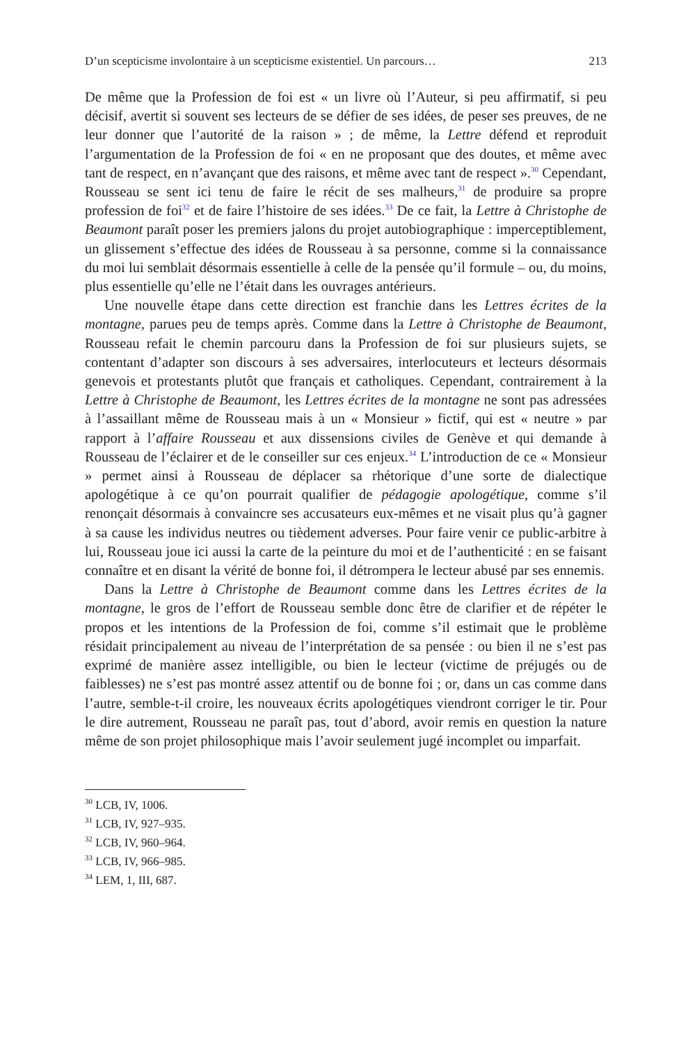D’un scepticisme involontaire à un scepticisme existentiel. Un parcours… 213
De même que la Profession de foi est « un livre où l’Auteur, si peu affirmatif, si peu décisif, avertit si souvent ses lecteurs de se défier de ses idées, de peser ses preuves, de ne leur donner que l’autorité de la raison » ; de même, la Lettre défend et reproduit l’argumentation de la Profession de foi « en ne proposant que des doutes, et même avec tant de respect, en n’avançant que des raisons, et même avec tant de respect ».<sup>30</sup> Cependant, Rousseau se sent ici tenu de faire le récit de ses malheurs,<sup>31</sup> de produire sa propre profession de foi<sup>32</sup> et de faire l’histoire de ses idées.<sup>33</sup> De ce fait, la Lettre à Christophe de Beaumont paraît poser les premiers jalons du projet autobiographique : imperceptiblement, un glissement s’effectue des idées de Rousseau à sa personne, comme si la connaissance du moi lui semblait désormais essentielle à celle de la pensée qu’il formule – ou, du moins, plus essentielle qu’elle ne l’était dans les ouvrages antérieurs.
Une nouvelle étape dans cette direction est franchie dans les Lettres écrites de la montagne, parues peu de temps après. Comme dans la Lettre à Christophe de Beaumont, Rousseau refait le chemin parcouru dans la Profession de foi sur plusieurs sujets, se contentant d’adapter son discours à ses adversaires, interlocuteurs et lecteurs désormais genevois et protestants plutôt que français et catholiques. Cependant, contrairement à la Lettre à Christophe de Beaumont, les Lettres écrites de la montagne ne sont pas adressées à l’assaillant même de Rousseau mais à un « Monsieur » fictif, qui est « neutre » par rapport à l’affaire Rousseau et aux dissensions civiles de Genève et qui demande à Rousseau de l’éclairer et de le conseiller sur ces enjeux.<sup>34</sup> L’introduction de ce « Monsieur » permet ainsi à Rousseau de déplacer sa rhétorique d’une sorte de dialectique apologétique à ce qu’on pourrait qualifier de pédagogie apologétique, comme s’il renonçait désormais à convaincre ses accusateurs eux-mêmes et ne visait plus qu’à gagner à sa cause les individus neutres ou tièdement adverses. Pour faire venir ce public-arbitre à lui, Rousseau joue ici aussi la carte de la peinture du moi et de l’authenticité : en se faisant connaître et en disant la vérité de bonne foi, il détrompera le lecteur abusé par ses ennemis.
Dans la Lettre à Christophe de Beaumont comme dans les Lettres écrites de la montagne, le gros de l’effort de Rousseau semble donc être de clarifier et de répéter le propos et les intentions de la Profession de foi, comme s’il estimait que le problème résidait principalement au niveau de l’interprétation de sa pensée : ou bien il ne s’est pas exprimé de manière assez intelligible, ou bien le lecteur (victime de préjugés ou de faiblesses) ne s’est pas montré assez attentif ou de bonne foi ; or, dans un cas comme dans l’autre, semble-t-il croire, les nouveaux écrits apologétiques viendront corriger le tir. Pour le dire autrement, Rousseau ne paraît pas, tout d’abord, avoir remis en question la nature même de son projet philosophique mais l’avoir seulement jugé incomplet ou imparfait.
<sup>30</sup> LCB, IV, 1006.
<sup>31</sup> LCB, IV, 927–935.
<sup>32</sup> LCB, IV, 960–964.
<sup>33</sup> LCB, IV, 966–985.
<sup>34</sup> LEM, 1, III, 687.